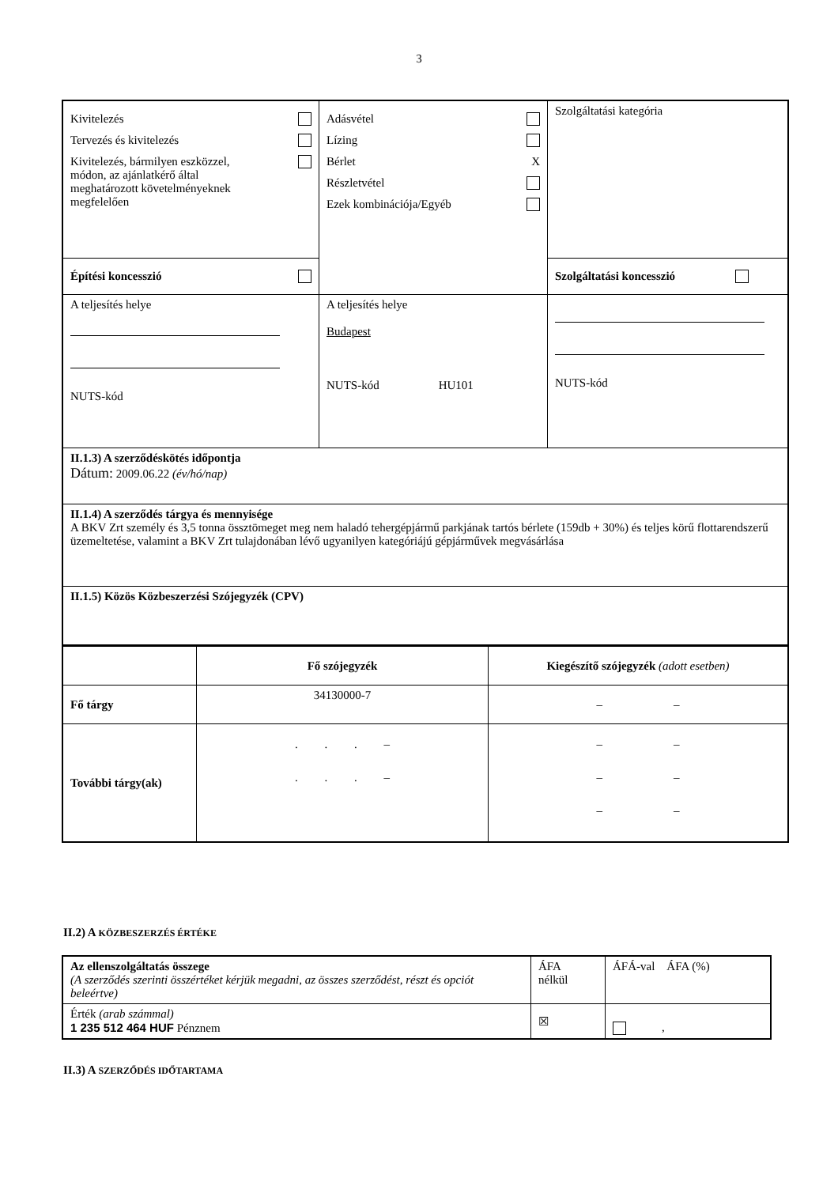3
| Kivitelezés Tervezés és kivitelezés Kivitelezés, bármilyen eszközzel, módon, az ajánlatkérő által meghatározott követelményeknek megfelelően | Adásvétel Lízing Bérlet X Részletvétel Ezek kombinációja/Egyéb | Szolgáltatási kategória |
| Építési koncesszió | | Szolgáltatási koncesszió |
| A teljesítés helye NUTS-kód | A teljesítés helye Budapest NUTS-kód HU101 | NUTS-kód |
| II.1.3) A szerződéskötés időpontja Dátum: 2009.06.22 (év/hó/nap) | | |
| II.1.4) A szerződés tárgya és mennyisége A BKV Zrt személy és 3,5 tonna össztömeget meg nem haladó tehergépjármű parkjának tartós bérlete (159db + 30%) és teljes körű flottarendszerű üzemeltetése, valamint a BKV Zrt tulajdonában lévő ugyanilyen kategóriájú gépjárművek megvásárlása | | |
| II.1.5) Közös Közbeszerzési Szójegyzék (CPV) | | |
| | Fő szójegyzék | Kiegészítő szójegyzék (adott esetben) |
| Fő tárgy | 34130000-7 | – – |
| További tárgy(ak) | . . . – . . . – | – – – – – – |
II.2) A KÖZBESZERZÉS ÉRTÉKE
| Az ellenszolgáltatás összege (A szerződés szerinti összértéket kérjük megadni, az összes szerződést, részt és opciót beleértve) | ÁFA nélkül | ÁFÁ-val ÁFA (%) |
| Érték (arab számmal) 1 235 512 464 HUF Pénznem | ☒ | , |
II.3) A SZERZŐDÉS IDŐTARTAMA